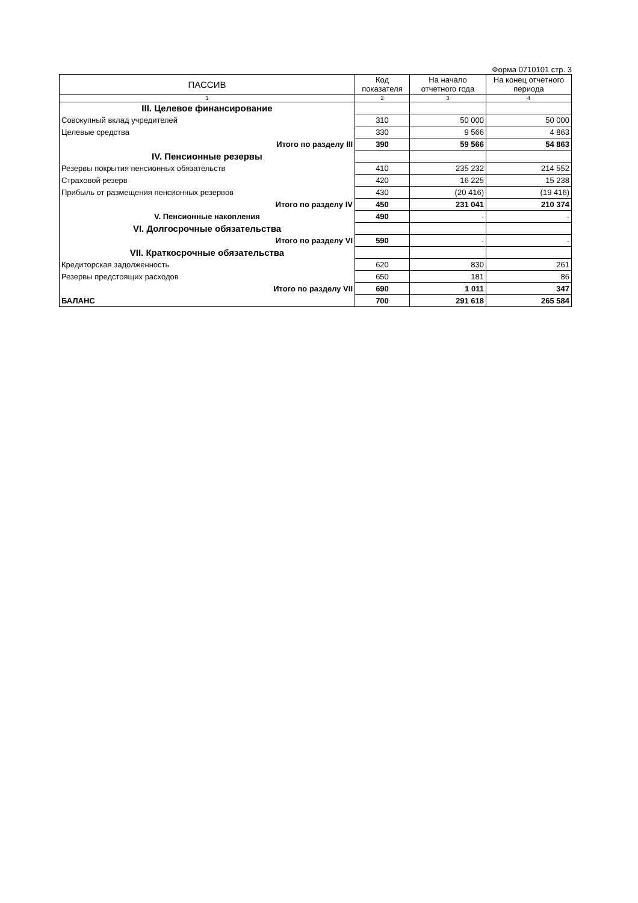Форма 0710101 стр. 3
| ПАССИВ | Код показателя | На начало отчетного года | На конец отчетного периода |
| --- | --- | --- | --- |
| 1 | 2 | 3 | 4 |
| III. Целевое финансирование | | | |
| Совокупный вклад учредителей | 310 | 50 000 | 50 000 |
| Целевые средства | 330 | 9 566 | 4 863 |
| Итого по разделу III | 390 | 59 566 | 54 863 |
| IV. Пенсионные резервы | | | |
| Резервы покрытия пенсионных обязательств | 410 | 235 232 | 214 552 |
| Страховой резерв | 420 | 16 225 | 15 238 |
| Прибыль от размещения пенсионных резервов | 430 | (20 416) | (19 416) |
| Итого по разделу IV | 450 | 231 041 | 210 374 |
| V. Пенсионные накопления | 490 | - | - |
| VI. Долгосрочные обязательства | | | |
| Итого по разделу VI | 590 | - | - |
| VII. Краткосрочные обязательства | | | |
| Кредиторская задолженность | 620 | 830 | 261 |
| Резервы предстоящих расходов | 650 | 181 | 86 |
| Итого по разделу VII | 690 | 1 011 | 347 |
| БАЛАНС | 700 | 291 618 | 265 584 |